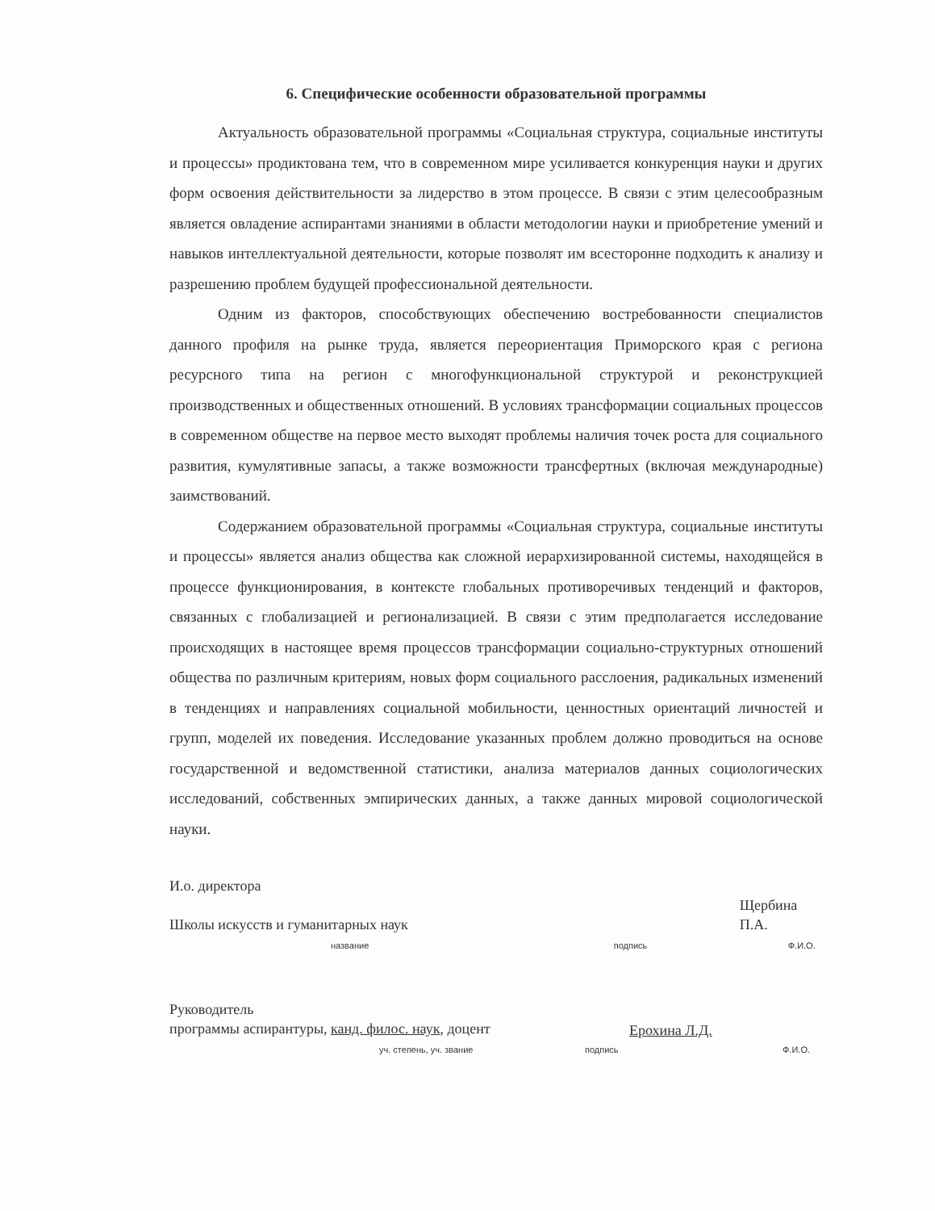6. Специфические особенности образовательной программы
Актуальность образовательной программы «Социальная структура, социальные институты и процессы» продиктована тем, что в современном мире усиливается конкуренция науки и других форм освоения действительности за лидерство в этом процессе. В связи с этим целесообразным является овладение аспирантами знаниями в области методологии науки и приобретение умений и навыков интеллектуальной деятельности, которые позволят им всесторонне подходить к анализу и разрешению проблем будущей профессиональной деятельности.
Одним из факторов, способствующих обеспечению востребованности специалистов данного профиля на рынке труда, является переориентация Приморского края с региона ресурсного типа на регион с многофункциональной структурой и реконструкцией производственных и общественных отношений. В условиях трансформации социальных процессов в современном обществе на первое место выходят проблемы наличия точек роста для социального развития, кумулятивные запасы, а также возможности трансфертных (включая международные) заимствований.
Содержанием образовательной программы «Социальная структура, социальные институты и процессы» является анализ общества как сложной иерархизированной системы, находящейся в процессе функционирования, в контексте глобальных противоречивых тенденций и факторов, связанных с глобализацией и регионализацией. В связи с этим предполагается исследование происходящих в настоящее время процессов трансформации социально-структурных отношений общества по различным критериям, новых форм социального расслоения, радикальных изменений в тенденциях и направлениях социальной мобильности, ценностных ориентаций личностей и групп, моделей их поведения. Исследование указанных проблем должно проводиться на основе государственной и ведомственной статистики, анализа материалов данных социологических исследований, собственных эмпирических данных, а также данных мировой социологической науки.
И.о. директора
Школы искусств и гуманитарных наук
название
подпись
Щербина П.А.
Ф.И.О.
Руководитель
программы аспирантуры, канд. филос. наук, доцент
уч. степень, уч. звание
подпись
Ерохина Л.Д.
Ф.И.О.